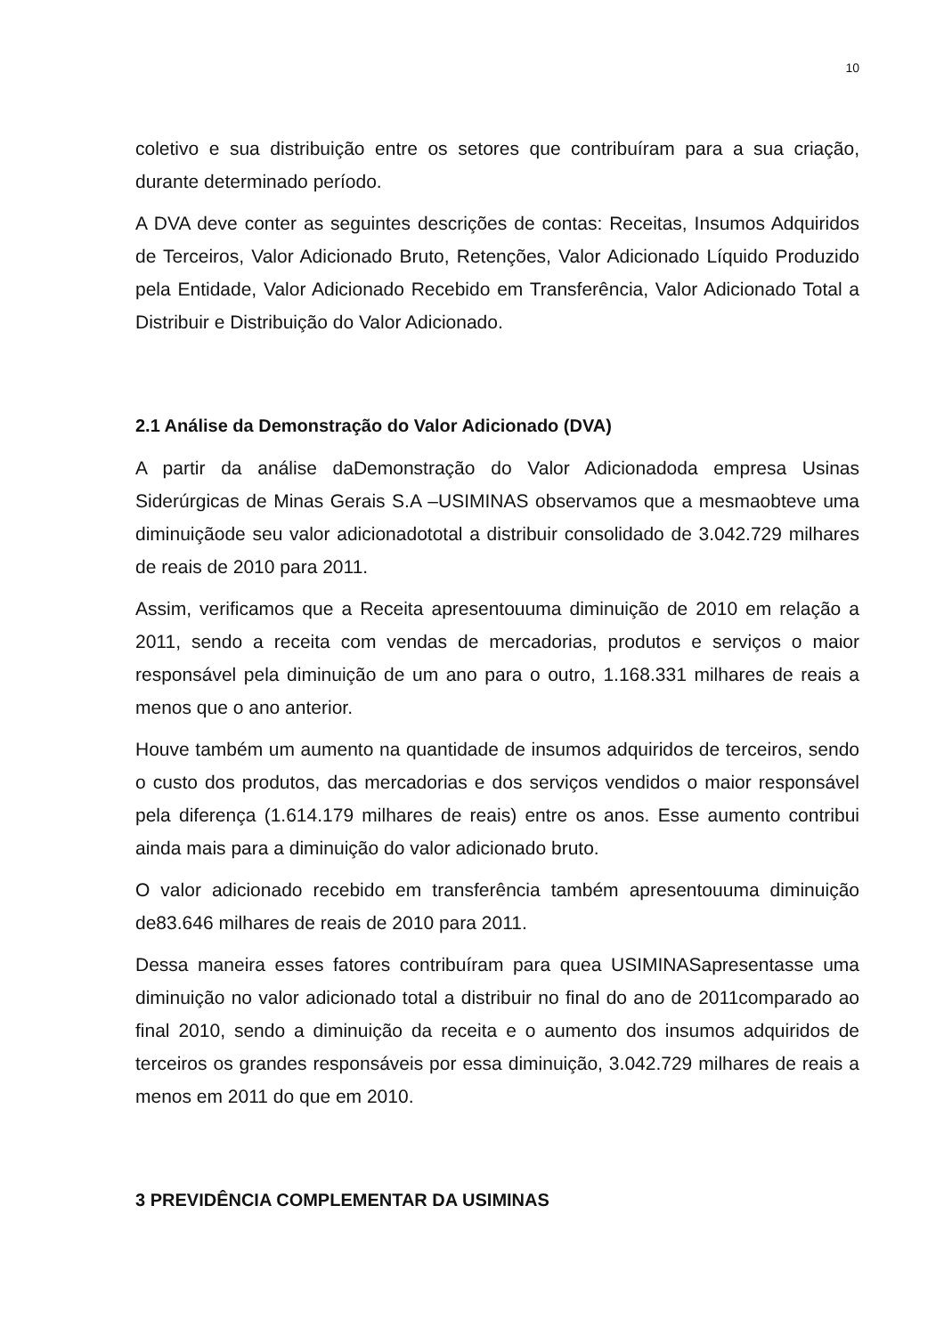10
coletivo e sua distribuição entre os setores que contribuíram para a sua criação, durante determinado período.
A DVA deve conter as seguintes descrições de contas: Receitas, Insumos Adquiridos de Terceiros, Valor Adicionado Bruto, Retenções, Valor Adicionado Líquido Produzido pela Entidade, Valor Adicionado Recebido em Transferência, Valor Adicionado Total a Distribuir e Distribuição do Valor Adicionado.
2.1 Análise da Demonstração do Valor Adicionado (DVA)
A partir da análise daDemonstração do Valor Adicionadoda empresa Usinas Siderúrgicas de Minas Gerais S.A –USIMINAS observamos que a mesmaobteve uma diminuiçãode seu valor adicionadototal a distribuir consolidado de 3.042.729 milhares de reais de 2010 para 2011.
Assim, verificamos que a Receita apresentouuma diminuição de 2010 em relação a 2011, sendo a receita com vendas de mercadorias, produtos e serviços o maior responsável pela diminuição de um ano para o outro, 1.168.331 milhares de reais a menos que o ano anterior.
Houve também um aumento na quantidade de insumos adquiridos de terceiros, sendo o custo dos produtos, das mercadorias e dos serviços vendidos o maior responsável pela diferença (1.614.179 milhares de reais) entre os anos. Esse aumento contribui ainda mais para a diminuição do valor adicionado bruto.
O valor adicionado recebido em transferência também apresentouuma diminuição de83.646 milhares de reais de 2010 para 2011.
Dessa maneira esses fatores contribuíram para quea USIMINASapresentasse uma diminuição no valor adicionado total a distribuir no final do ano de 2011comparado ao final 2010, sendo a diminuição da receita e o aumento dos insumos adquiridos de terceiros os grandes responsáveis por essa diminuição, 3.042.729 milhares de reais a menos em 2011 do que em 2010.
3 PREVIDÊNCIA COMPLEMENTAR DA USIMINAS